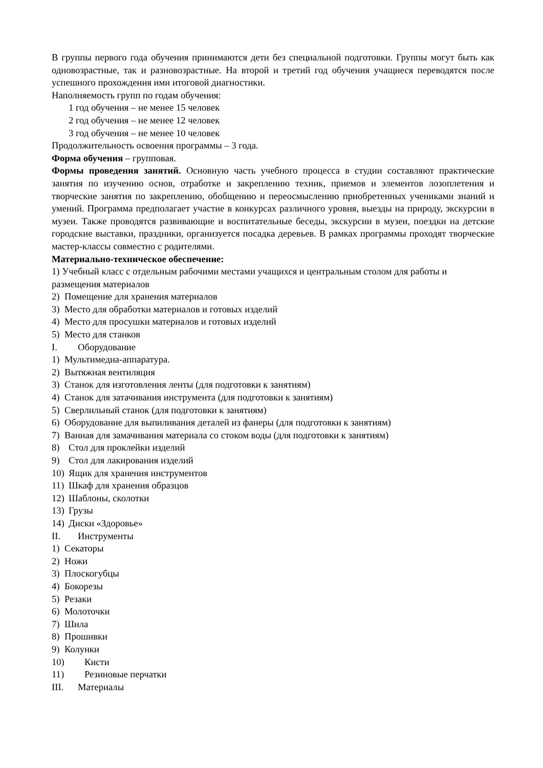В группы первого года обучения принимаются дети без специальной подготовки. Группы могут быть как одновозрастные, так и разновозрастные. На второй и третий год обучения учащиеся переводятся после успешного прохождения ими итоговой диагностики.
Наполняемость групп по годам обучения:
1 год обучения – не менее 15 человек
2 год обучения – не менее 12 человек
3 год обучения – не менее 10 человек
Продолжительность освоения программы – 3 года.
Форма обучения – групповая.
Формы проведения занятий. Основную часть учебного процесса в студии составляют практические занятия по изучению основ, отработке и закреплению техник, приемов и элементов лозоплетения и творческие занятия по закреплению, обобщению и переосмыслению приобретенных учениками знаний и умений. Программа предполагает участие в конкурсах различного уровня, выезды на природу, экскурсии в музеи. Также проводятся развивающие и воспитательные беседы, экскурсии в музеи, поездки на детские городские выставки, праздники, организуется посадка деревьев. В рамках программы проходят творческие мастер-классы совместно с родителями.
Материально-техническое обеспечение:
1) Учебный класс с отдельным рабочими местами учащихся и центральным столом для работы и размещения материалов
2) Помещение для хранения материалов
3) Место для обработки материалов и готовых изделий
4) Место для просушки материалов и готовых изделий
5) Место для станков
I. Оборудование
1) Мультимедиа-аппаратура.
2) Вытяжная вентиляция
3) Станок для изготовления ленты (для подготовки к занятиям)
4) Станок для затачивания инструмента (для подготовки к занятиям)
5) Сверлильный станок (для подготовки к занятиям)
6) Оборудование для выпиливания деталей из фанеры (для подготовки к занятиям)
7) Ванная для замачивания материала со стоком воды (для подготовки к занятиям)
8) Стол для проклейки изделий
9) Стол для лакирования изделий
10) Ящик для хранения инструментов
11) Шкаф для хранения образцов
12) Шаблоны, сколотки
13) Грузы
14) Диски «Здоровье»
II. Инструменты
1) Секаторы
2) Ножи
3) Плоскогубцы
4) Бокорезы
5) Резаки
6) Молоточки
7) Шила
8) Прошивки
9) Колунки
10) Кисти
11) Резиновые перчатки
III. Материалы